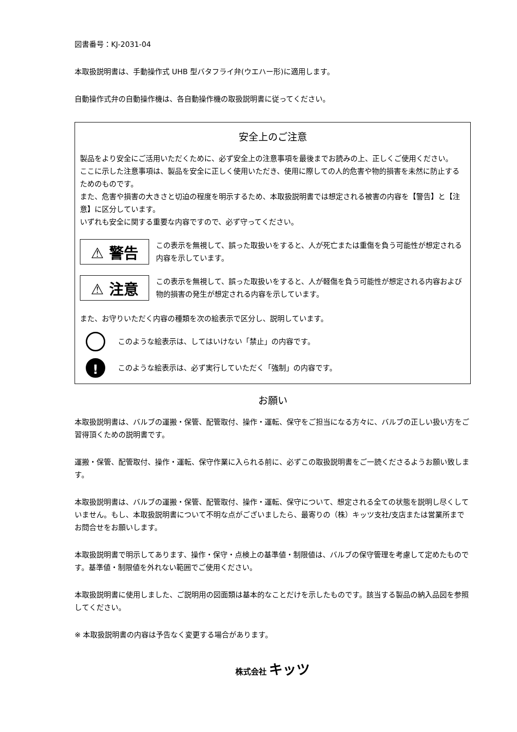図書番号：KJ-2031-04
本取扱説明書は、手動操作式 UHB 型バタフライ弁(ウエハー形)に適用します。
自動操作式弁の自動操作機は、各自動操作機の取扱説明書に従ってください。
安全上のご注意
製品をより安全にご活用いただくために、必ず安全上の注意事項を最後までお読みの上、正しくご使用ください。
ここに示した注意事項は、製品を安全に正しく使用いただき、使用に際しての人的危害や物的損害を未然に防止するためのものです。
また、危害や損害の大きさと切迫の程度を明示するため、本取扱説明書では想定される被害の内容を【警告】と【注意】に区分しています。
いずれも安全に関する重要な内容ですので、必ず守ってください。
⚠ 警告
この表示を無視して、誤った取扱いをすると、人が死亡または重傷を負う可能性が想定される内容を示しています。
⚠ 注意
この表示を無視して、誤った取扱いをすると、人が軽傷を負う可能性が想定される内容および物的損害の発生が想定される内容を示しています。
また、お守りいただく内容の種類を次の絵表示で区分し、説明しています。
このような絵表示は、してはいけない「禁止」の内容です。
!
このような絵表示は、必ず実行していただく「強制」の内容です。
お願い
本取扱説明書は、バルブの運搬・保管、配管取付、操作・運転、保守をご担当になる方々に、バルブの正しい扱い方をご習得頂くための説明書です。
運搬・保管、配管取付、操作・運転、保守作業に入られる前に、必ずこの取扱説明書をご一読くださるようお願い致します。
本取扱説明書は、バルブの運搬・保管、配管取付、操作・運転、保守について、想定される全ての状態を説明し尽くしていません。もし、本取扱説明書について不明な点がございましたら、最寄りの（株）キッツ支社/支店または営業所までお問合せをお願いします。
本取扱説明書で明示してあります、操作・保守・点検上の基準値・制限値は、バルブの保守管理を考慮して定めたものです。基準値・制限値を外れない範囲でご使用ください。
本取扱説明書に使用しました、ご説明用の図面類は基本的なことだけを示したものです。該当する製品の納入品図を参照してください。
※ 本取扱説明書の内容は予告なく変更する場合があります。
株式会社 キッツ